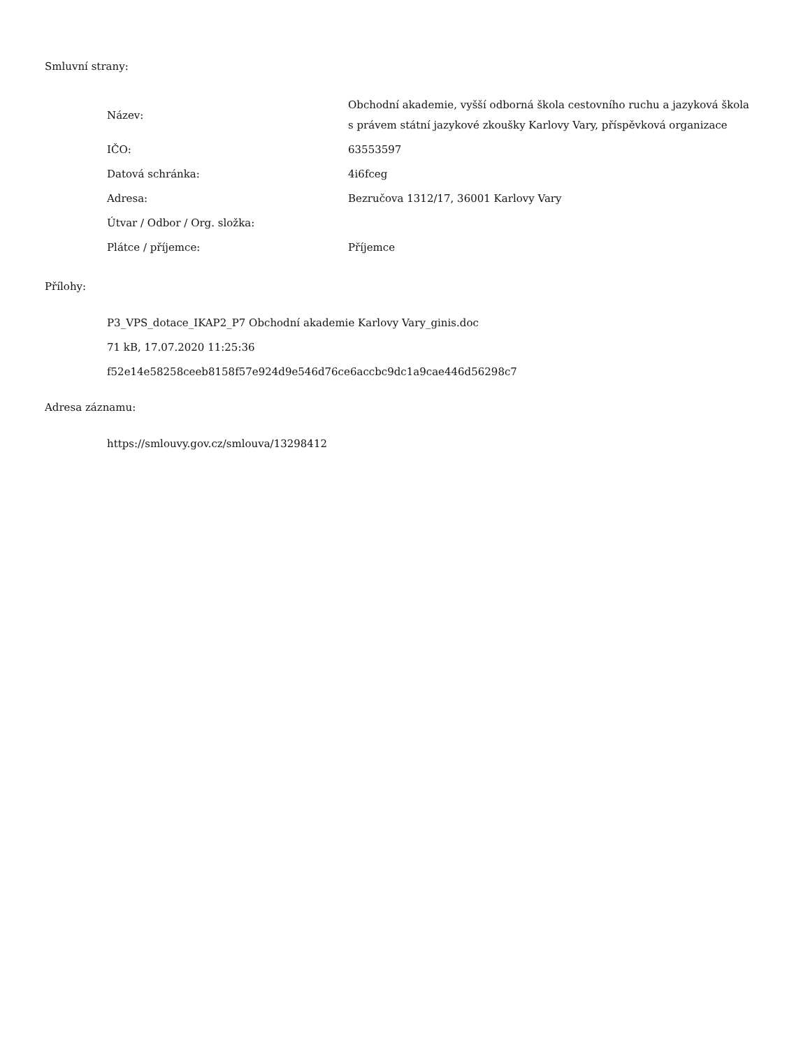Smluvní strany:
| Název: | Obchodní akademie, vyšší odborná škola cestovního ruchu a jazyková škola s právem státní jazykové zkoušky Karlovy Vary, příspěvková organizace |
| IČO: | 63553597 |
| Datová schránka: | 4i6fceg |
| Adresa: | Bezručova 1312/17, 36001 Karlovy Vary |
| Útvar / Odbor / Org. složka: | |
| Plátce / příjemce: | Příjemce |
Přílohy:
P3_VPS_dotace_IKAP2_P7 Obchodní akademie Karlovy Vary_ginis.doc
71 kB, 17.07.2020 11:25:36
f52e14e58258ceeb8158f57e924d9e546d76ce6accbc9dc1a9cae446d56298c7
Adresa záznamu:
https://smlouvy.gov.cz/smlouva/13298412